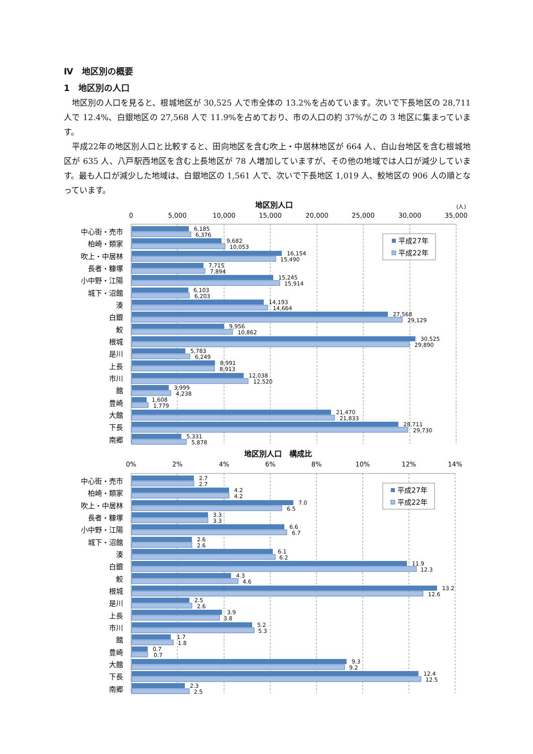Ⅳ　地区別の概要
1　地区別の人口
地区別の人口を見ると、根城地区が 30,525 人で市全体の 13.2%を占めています。次いで下長地区の 28,711 人で 12.4%、白銀地区の 27,568 人で 11.9%を占めており、市の人口の約 37%がこの 3 地区に集まっています。
平成22年の地区別人口と比較すると、田向地区を含む吹上・中居林地区が 664 人、白山台地区を含む根城地区が 635 人、八戸駅西地区を含む上長地区が 78 人増加していますが、その他の地域では人口が減少しています。最も人口が減少した地域は、白銀地区の 1,561 人で、次いで下長地区 1,019 人、鮫地区の 906 人の順となっています。
地区別人口
(人)
0
5,000
10,000
15,000
20,000
25,000
30,000
35,000
平成27年
平成22年
中心街・売市
6,185
6,376
柏崎・類家
9,682
10,053
吹上・中居林
16,154
15,490
長者・糠塚
7,715
7,894
小中野・江陽
15,245
15,914
城下・沼館
6,103
6,203
湊
14,193
14,664
白銀
27,568
29,129
鮫
9,956
10,862
根城
30,525
29,890
是川
5,783
6,249
上長
8,991
8,913
市川
12,038
12,520
館
3,999
4,238
豊崎
1,608
1,779
大館
21,470
21,833
下長
28,711
29,730
南郷
5,331
5,878
地区別人口　構成比
0%
2%
4%
6%
8%
10%
12%
14%
平成27年
平成22年
中心街・売市
2.7
2.7
柏崎・類家
4.2
4.2
吹上・中居林
7.0
6.5
長者・糠塚
3.3
3.3
小中野・江陽
6.6
6.7
城下・沼館
2.6
2.6
湊
6.1
6.2
白銀
11.9
12.3
鮫
4.3
4.6
根城
13.2
12.6
是川
2.5
2.6
上長
3.9
3.8
市川
5.2
5.3
館
1.7
1.8
豊崎
0.7
0.7
大館
9.3
9.2
下長
12.4
12.5
南郷
2.3
2.5